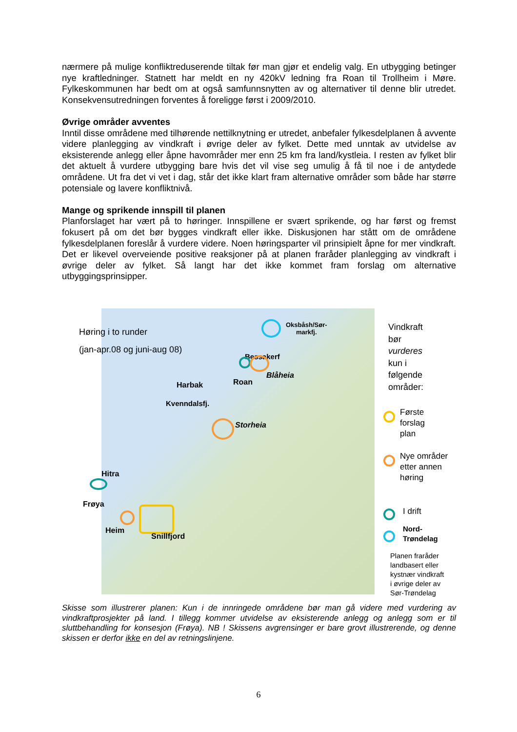nærmere på mulige konfliktreduserende tiltak før man gjør et endelig valg. En utbygging betinger nye kraftledninger. Statnett har meldt en ny 420kV ledning fra Roan til Trollheim i Møre. Fylkeskommunen har bedt om at også samfunnsnytten av og alternativer til denne blir utredet. Konsekvensutredningen forventes å foreligge først i 2009/2010.
Øvrige områder avventes
Inntil disse områdene med tilhørende nettilknytning er utredet, anbefaler fylkesdelplanen å avvente videre planlegging av vindkraft i øvrige deler av fylket. Dette med unntak av utvidelse av eksisterende anlegg eller åpne havområder mer enn 25 km fra land/kystleia. I resten av fylket blir det aktuelt å vurdere utbygging bare hvis det vil vise seg umulig å få til noe i de antydede områdene. Ut fra det vi vet i dag, står det ikke klart fram alternative områder som både har større potensiale og lavere konfliktnivå.
Mange og sprikende innspill til planen
Planforslaget har vært på to høringer. Innspillene er svært sprikende, og har først og fremst fokusert på om det bør bygges vindkraft eller ikke. Diskusjonen har stått om de områdene fylkesdelplanen foreslår å vurdere videre. Noen høringsparter vil prinsipielt åpne for mer vindkraft. Det er likevel overveiende positive reaksjoner på at planen fraråder planlegging av vindkraft i øvrige deler av fylket. Så langt har det ikke kommet fram forslag om alternative utbyggingsprinsipper.
Høring i to runder
(jan-apr.08 og juni-aug 08)
Oksbåsh/Sør-
markfj.
Bessakerf
Blåheia
Roan
Harbak
Kvenndalsfj.
Storheia
Hitra
Frøya
Heim
Snillfjord
Vindkraft
bør
vurderes
kun i
følgende
områder:
Første
forslag
plan
Nye områder
etter annen
høring
I drift
Nord-
Trøndelag
Planen fraråder
landbasert eller
kystnær vindkraft
i øvrige deler av
Sør-Trøndelag
Skisse som illustrerer planen: Kun i de innringede områdene bør man gå videre med vurdering av vindkraftprosjekter på land. I tillegg kommer utvidelse av eksisterende anlegg og anlegg som er til sluttbehandling for konsesjon (Frøya). NB ! Skissens avgrensinger er bare grovt illustrerende, og denne skissen er derfor ikke en del av retningslinjene.
6